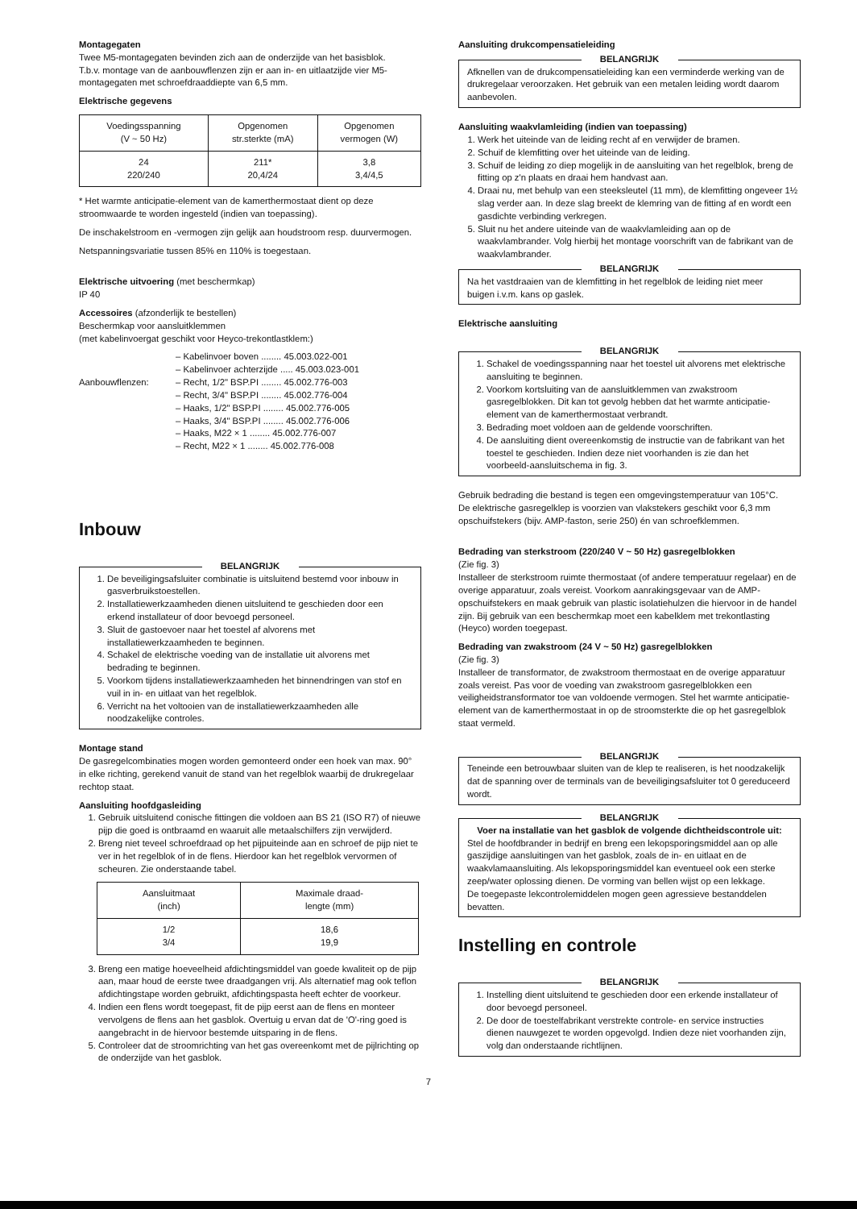Montagegaten
Twee M5-montagegaten bevinden zich aan de onderzijde van het basisblok.
T.b.v. montage van de aanbouwflenzen zijn er aan in- en uitlaatzijde vier M5-montagegaten met schroefdraaddiepte van 6,5 mm.
Elektrische gegevens
| Voedingsspanning (V ~ 50 Hz) | Opgenomen str.sterkte (mA) | Opgenomen vermogen (W) |
| --- | --- | --- |
| 24 220/240 | 211* 20,4/24 | 3,8 3,4/4,5 |
* Het warmte anticipatie-element van de kamerthermostaat dient op deze stroomwaarde te worden ingesteld (indien van toepassing).
De inschakelstroom en -vermogen zijn gelijk aan houdstroom resp. duurvermogen.
Netspanningsvariatie tussen 85% en 110% is toegestaan.
Elektrische uitvoering (met beschermkap)
IP 40
Accessoires (afzonderlijk te bestellen)
Beschermkap voor aansluitklemmen
(met kabelinvoergat geschikt voor Heyco-trekontlastklem:)
– Kabelinvoer boven ........ 45.003.022-001
– Kabelinvoer achterzijde ..... 45.003.023-001
Aanbouwflenzen: – Recht, 1/2" BSP.PI ........ 45.002.776-003
– Recht, 3/4" BSP.PI ........ 45.002.776-004
– Haaks, 1/2" BSP.PI ........ 45.002.776-005
– Haaks, 3/4" BSP.PI ........ 45.002.776-006
– Haaks, M22 × 1 ........ 45.002.776-007
– Recht, M22 × 1 ........ 45.002.776-008
Inbouw
BELANGRIJK
1. De beveiligingsafsluiter combinatie is uitsluitend bestemd voor inbouw in gasverbruikstoestellen.
2. Installatiewerkzaamheden dienen uitsluitend te geschieden door een erkend installateur of door bevoegd personeel.
3. Sluit de gastoevoer naar het toestel af alvorens met installatiewerkzaamheden te beginnen.
4. Schakel de elektrische voeding van de installatie uit alvorens met bedrading te beginnen.
5. Voorkom tijdens installatiewerkzaamheden het binnendringen van stof en vuil in in- en uitlaat van het regelblok.
6. Verricht na het voltooien van de installatiewerkzaamheden alle noodzakelijke controles.
Montage stand
De gasregelcombinaties mogen worden gemonteerd onder een hoek van max. 90° in elke richting, gerekend vanuit de stand van het regelblok waarbij de drukregelaar rechtop staat.
Aansluiting hoofdgasleiding
1. Gebruik uitsluitend conische fittingen die voldoen aan BS 21 (ISO R7) of nieuwe pijp die goed is ontbraamd en waaruit alle metaalschilfers zijn verwijderd.
2. Breng niet teveel schroefdraad op het pijpuiteinde aan en schroef de pijp niet te ver in het regelblok of in de flens. Hierdoor kan het regelblok vervormen of scheuren. Zie onderstaande tabel.
| Aansluitmaat (inch) | Maximale draad- lengte (mm) |
| --- | --- |
| 1/2 3/4 | 18,6 19,9 |
3. Breng een matige hoeveelheid afdichtingsmiddel van goede kwaliteit op de pijp aan, maar houd de eerste twee draadgangen vrij. Als alternatief mag ook teflon afdichtingstape worden gebruikt, afdichtingspasta heeft echter de voorkeur.
4. Indien een flens wordt toegepast, fit de pijp eerst aan de flens en monteer vervolgens de flens aan het gasblok. Overtuig u ervan dat de 'O'-ring goed is aangebracht in de hiervoor bestemde uitsparing in de flens.
5. Controleer dat de stroomrichting van het gas overeenkomt met de pijlrichting op de onderzijde van het gasblok.
Aansluiting drukcompensatieleiding
BELANGRIJK
Afknellen van de drukcompensatieleiding kan een verminderde werking van de drukregelaar veroorzaken. Het gebruik van een metalen leiding wordt daarom aanbevolen.
Aansluiting waakvlamleiding (indien van toepassing)
1. Werk het uiteinde van de leiding recht af en verwijder de bramen.
2. Schuif de klemfitting over het uiteinde van de leiding.
3. Schuif de leiding zo diep mogelijk in de aansluiting van het regelblok, breng de fitting op z'n plaats en draai hem handvast aan.
4. Draai nu, met behulp van een steeksleutel (11 mm), de klemfitting ongeveer 1½ slag verder aan. In deze slag breekt de klemring van de fitting af en wordt een gasdichte verbinding verkregen.
5. Sluit nu het andere uiteinde van de waakvlamleiding aan op de waakvlambrander. Volg hierbij het montage voorschrift van de fabrikant van de waakvlambrander.
BELANGRIJK
Na het vastdraaien van de klemfitting in het regelblok de leiding niet meer buigen i.v.m. kans op gaslek.
Elektrische aansluiting
BELANGRIJK
1. Schakel de voedingsspanning naar het toestel uit alvorens met elektrische aansluiting te beginnen.
2. Voorkom kortsluiting van de aansluitklemmen van zwakstroom gasregelblokken. Dit kan tot gevolg hebben dat het warmte anticipatie-element van de kamerthermostaat verbrandt.
3. Bedrading moet voldoen aan de geldende voorschriften.
4. De aansluiting dient overeenkomstig de instructie van de fabrikant van het toestel te geschieden. Indien deze niet voorhanden is zie dan het voorbeeld-aansluitschema in fig. 3.
Gebruik bedrading die bestand is tegen een omgevingstemperatuur van 105°C.
De elektrische gasregelklep is voorzien van vlakstekers geschikt voor 6,3 mm opschuifstekers (bijv. AMP-faston, serie 250) én van schroefklemmen.
Bedrading van sterkstroom (220/240 V ~ 50 Hz) gasregelblokken
(Zie fig. 3)
Installeer de sterkstroom ruimte thermostaat (of andere temperatuur regelaar) en de overige apparatuur, zoals vereist. Voorkom aanrakingsgevaar van de AMP-opschuifstekers en maak gebruik van plastic isolatiehulzen die hiervoor in de handel zijn. Bij gebruik van een beschermkap moet een kabelklem met trekontlasting (Heyco) worden toegepast.
Bedrading van zwakstroom (24 V ~ 50 Hz) gasregelblokken
(Zie fig. 3)
Installeer de transformator, de zwakstroom thermostaat en de overige apparatuur zoals vereist. Pas voor de voeding van zwakstroom gasregelblokken een veiligheidstransformator toe van voldoende vermogen. Stel het warmte anticipatie-element van de kamerthermostaat in op de stroomsterkte die op het gasregelblok staat vermeld.
BELANGRIJK
Teneinde een betrouwbaar sluiten van de klep te realiseren, is het noodzakelijk dat de spanning over de terminals van de beveiligingsafsluiter tot 0 gereduceerd wordt.
BELANGRIJK
Voer na installatie van het gasblok de volgende dichtheidscontrole uit:
Stel de hoofdbrander in bedrijf en breng een lekopsporingsmiddel aan op alle gaszijdige aansluitingen van het gasblok, zoals de in- en uitlaat en de waakvlamaansluiting. Als lekopsporingsmiddel kan eventueel ook een sterke zeep/water oplossing dienen. De vorming van bellen wijst op een lekkage.
De toegepaste lekcontrolemiddelen mogen geen agressieve bestanddelen bevatten.
Instelling en controle
BELANGRIJK
1. Instelling dient uitsluitend te geschieden door een erkende installateur of door bevoegd personeel.
2. De door de toestelfabrikant verstrekte controle- en service instructies dienen nauwgezet te worden opgevolgd. Indien deze niet voorhanden zijn, volg dan onderstaande richtlijnen.
7